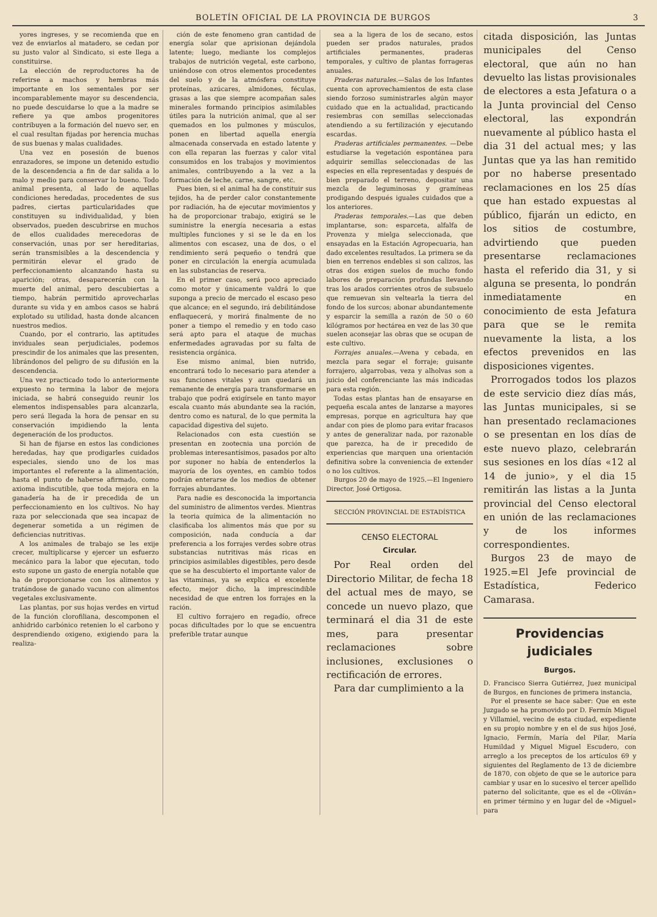BOLETÍN OFICIAL DE LA PROVINCIA DE BURGOS 3
yores ingreses, y se recomienda que en vez de enviarlos al matadero, se cedan por su justo valor al Sindicato, si este llega a constituirse.
La elección de reproductores ha de referirse a machos y hembras más importante en los sementales por ser incomparablemente mayor su descendencia, no puede descuidarse lo que a la madre se refiere ya que ambos progenitores contribuyen a la formación del nuevo ser, en el cual resultan fijadas por herencia muchas de sus buenas y malas cualidades.
Una vez en posesión de buenos enrazadores, se impone un detenido estudio de la descendencia a fin de dar salida a lo malo y medio para conservar lo bueno. Todo animal presenta, al lado de aquellas condiciones heredadas, procedentes de sus padres, ciertas particularidades que constituyen su individualidad, y bien observados, pueden descubrirse en muchos de ellos cualidades merecedoras de conservación, unas por ser hereditarias, serán transmisibles a la descendencia y permitirán elevar el grado de perfeccionamiento alcanzando hasta su aparición; otras, desaparecerán con la muerte del animal, pero descubiertas a tiempo, habrán permitido aprovecharlas durante su vida y en ambos casos se habrá explotado su utilidad, hasta donde alcancen nuestros medios.
Cuando, por el contrario, las aptitudes inviduales sean perjudiciales, podemos prescindir de los animales que las presenten, librándonos del peligro de su difusión en la descendencia.
Una vez practicado todo lo anteriormente expuesto no termina la labor de mejora iniciada, se habrá conseguido reunir los elementos indispensables para alcanzarla, pero será llegada la hora de pensar en su conservación impidiendo la lenta degeneración de los productos.
Si han de fijarse en estos las condiciones heredadas, hay que prodigarles cuidados especiales, siendo uno de los mas importantes el referente a la alimentación, hasta el punto de haberse afirmado, como axioma indiscutible, que toda mejora en la ganadería ha de ir precedida de un perfeccionamiento en los cultivos. No hay raza por seleccionada que sea incapaz de degenerar sometida a un régimen de deficiencias nutritivas.
A los animales de trabajo se les exije crecer, multiplicarse y ejercer un esfuerzo mecánico para la labor que ejecutan, todo esto supone un gasto de energía notable que ha de proporcionarse con los alimentos y tratándose de ganado vacuno con alimentos vegetales exclusivamente.
Las plantas, por sus hojas verdes en virtud de la función clorofiliana, descomponen el anhidrido carbónico retenien lo el carbono y desprendiendo oxigeno, exigiendo para la realiza-
ción de este fenomeno gran cantidad de energía solar que aprisionan dejándola latente; luego, mediante los complejos trabajos de nutrición vegetal, este carbono, uniéndose con otros elementos procedentes del suelo y de la atmósfera constituye proteínas, azúcares, almidones, féculas, grasas a las que siempre acompañan sales minerales formando principios asimilables útiles para la nutrición animal, que al ser quemados en los pulmones y músculos, ponen en libertad aquella energía almacenada conservada en estado latente y con ella reparan las fuerzas y calor vital consumidos en los trabajos y movimientos animales, contribuyendo a la vez a la formación de leche, carne, sangre, etc.
Pues bien, si el animal ha de constituir sus tejidos, ha de perder calor constantemente por radiación, ha de ejecutar movimientos y ha de proporcionar trabajo, exigirá se le suministre la energía necesaria a estas multiples funciones y si se le da en los alimentos con escasez, una de dos, o el rendimiento será pequeño o tendrá que poner en circulación la energía acumulada en las substancias de reserva.
En el primer caso, será poco apreciado como motor y únicamente valdrá lo que suponga a precio de mercado el escaso peso que alcance; en el segundo, irá debilitándose enflaquecerá, y morirá finalmente de no poner a tiempo el remedio y en todo caso será apto para el ataque de muchas enfermedades agravadas por su falta de resistencia orgánica.
Ese mismo animal, bien nutrido, encontrará todo lo necesario para atender a sus funciones vitales y aun quedará un remanente de energía para transformarse en trabajo que podrá exigírsele en tanto mayor escala cuanto más abundante sea la ración, dentro como es natural, de lo que permita la capacidad digestiva del sujeto.
Relacionados con esta cuestión se presentan en zootecnia una porción de problemas interesantísimos, pasados por alto por suponer no había de entenderlos la mayoría de los oyentes, en cambio todos podrán enterarse de los medios de obtener forrajes abundantes.
Para nadie es desconocida la importancia del suministro de alimentos verdes. Mientras la teoria química de la alimentación no clasificaba los alimentos más que por su composición, nada conducía a dar preferencia a los forrajes verdes sobre otras substancias nutritivas más ricas en principios asimilables digestibles, pero desde que se ha descubierto el importante valor de las vitaminas, ya se explica el excelente efecto, mejor dicho, la imprescindible necesidad de que entren los forrajes en la ración.
El cultivo forrajero en regadío, ofrece pocas dificultades por lo que se encuentra preferible tratar aunque
sea a la ligera de los de secano, estos pueden ser prados naturales, prados artificiales permanentes, praderas temporales, y cultivo de plantas forrageras anuales.
Praderas naturales.—Salas de los Infantes cuenta con aprovechamientos de esta clase siendo forzoso suministrarles algún mayor cuidado que en la actualidad, practicando resiembras con semillas seleccionadas atendiendo a su fertilización y ejecutando escardas.
Praderas artificiales permanentes. —Debe estudiarse la vegetación espontánea para adquirir semillas seleccionadas de las especies en ella representadas y después de bien preparado el terreno, depositar una mezcla de leguminosas y gramíneas prodigando después iguales cuidados que a los anteriores.
Praderas temporales.—Las que deben implantarse, son: esparceta, alfalfa de Provenza y mielga seleccionada, que ensayadas en la Estación Agropecuaria, han dado excelentes resultados. La primera se da bien en terrenos endebles si son calizos, las otras dos exigen suelos de mucho fondo labores de preparación profundas llevando tras los arados corrientes otros de subsuelo que remuevan sin veltearla la tierra del fondo de los surcos; abonar abundantemente y esparcir la semilla a razón de 50 o 60 kilógramos por hectárea en vez de las 30 que suelen aconsejar las obras que se ocupan de este cultivo.
Forrajes anuales.—Avena y cebada, en mezcla para segar el forraje; guisante forrajero, algarrobas, veza y alholvas son a juicio del conferenciante las más indicadas para esta región.
Todas estas plantas han de ensayarse en pequeña escala antes de lanzarse a mayores empresas, porque en agricultura hay que andar con pies de plomo para evitar fracasos y antes de generalizar nada, por razonable que parezca, ha de ir precedido de experiencias que marquen una orientación definitiva sobre la conveniencia de extender o no los cultivos.
Burgos 20 de mayo de 1925.—El Ingeniero Director, José Ortigosa.
SECCIÓN PROVINCIAL DE ESTADÍSTICA
CENSO ELECTORAL
Circular.
Por Real orden del Directorio Militar, de fecha 18 del actual mes de mayo, se concede un nuevo plazo, que terminará el dia 31 de este mes, para presentar reclamaciones sobre inclusiones, exclusiones o rectificación de errores.
Para dar cumplimiento a la
citada disposición, las Juntas municipales del Censo electoral, que aún no han devuelto las listas provisionales de electores a esta Jefatura o a la Junta provincial del Censo electoral, las expondrán nuevamente al público hasta el dia 31 del actual mes; y las Juntas que ya las han remitido por no haberse presentado reclamaciones en los 25 días que han estado expuestas al público, fijarán un edicto, en los sitios de costumbre, advirtiendo que pueden presentarse reclamaciones hasta el referido dia 31, y si alguna se presenta, lo pondrán inmediatamente en conocimiento de esta Jefatura para que se le remita nuevamente la lista, a los efectos prevenidos en las disposiciones vigentes.
Prorrogados todos los plazos de este servicio diez días más, las Juntas municipales, si se han presentado reclamaciones o se presentan en los días de este nuevo plazo, celebrarán sus sesiones en los días «12 al 14 de junio», y el dia 15 remitirán las listas a la Junta provincial del Censo electoral en unión de las reclamaciones y de los informes correspondientes.
Burgos 23 de mayo de 1925.=El Jefe provincial de Estadística, Federico Camarasa.
Providencias judiciales
Burgos.
D. Francisco Sierra Gutiérrez, Juez municipal de Burgos, en funciones de primera instancia,
Por el presente se hace saber: Que en este Juzgado se ha promovido por D. Fermín Miguel y Villamiel, vecino de esta ciudad, expediente en su propio nombre y en el de sus hijos José, Ignacio, Fermín, María del Pilar, María Humildad y Miguel Miguel Escudero, con arreglo a los preceptos de los artículos 69 y siguientes del Reglamento de 13 de diciembre de 1870, con objeto de que se le autorice para cambiar y usar en lo sucesivo el tercer apellido paterno del solicitante, que es el de «Oliván» en primer término y en lugar del de «Miguel» para